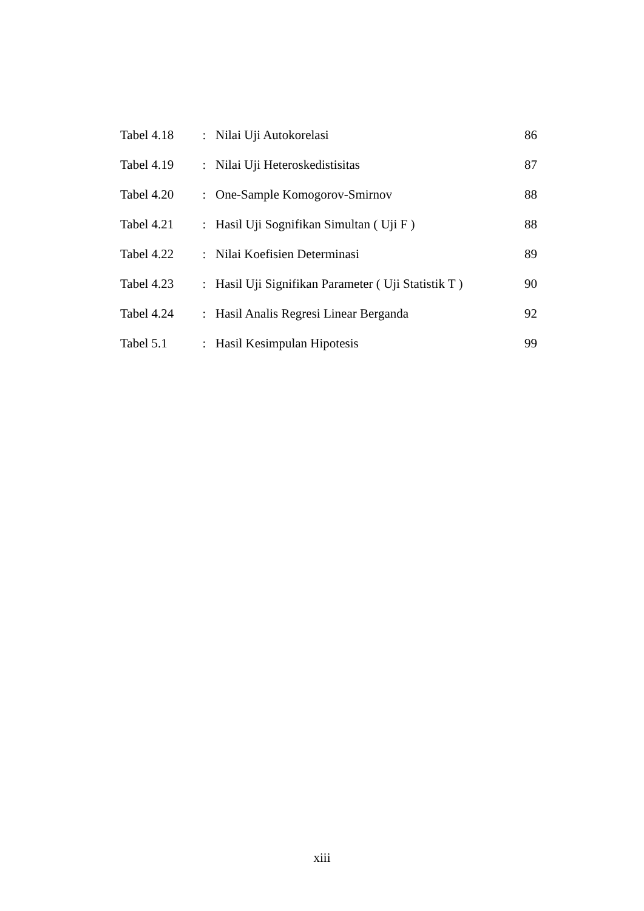| Tabel 4.18 | : | Nilai Uji Autokorelasi | 86 |
| Tabel 4.19 | : | Nilai Uji Heteroskedistisitas | 87 |
| Tabel 4.20 | : | One-Sample Komogorov-Smirnov | 88 |
| Tabel 4.21 | : | Hasil Uji Sognifikan Simultan ( Uji F ) | 88 |
| Tabel 4.22 | : | Nilai Koefisien Determinasi | 89 |
| Tabel 4.23 | : | Hasil Uji Signifikan Parameter ( Uji Statistik T ) | 90 |
| Tabel 4.24 | : | Hasil Analis Regresi Linear Berganda | 92 |
| Tabel 5.1 | : | Hasil Kesimpulan Hipotesis | 99 |
xiii